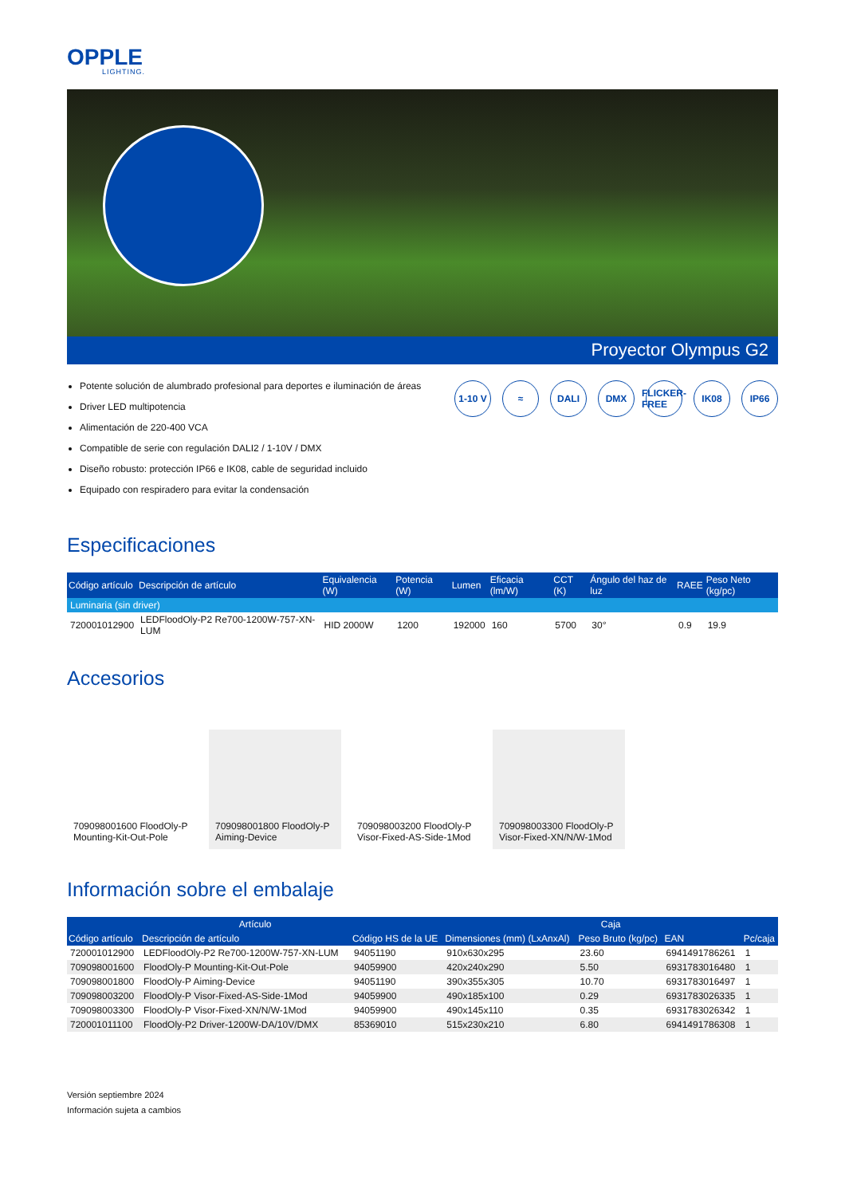OPPLE
LIGHTING.
Proyector Olympus G2
Potente solución de alumbrado profesional para deportes e iluminación de áreas
Driver LED multipotencia
Alimentación de 220-400 VCA
Compatible de serie con regulación DALI2 / 1-10V / DMX
Diseño robusto: protección IP66 e IK08, cable de seguridad incluido
Equipado con respiradero para evitar la condensación
1-10 V ≈ DALI DMX FLICKER-FREE IK08 IP66
Especificaciones
| Código artículo | Descripción de artículo | Equivalencia (W) | Potencia (W) | Lumen | Eficacia (lm/W) | CCT (K) | Ángulo del haz de luz | RAEE | Peso Neto (kg/pc) |
| --- | --- | --- | --- | --- | --- | --- | --- | --- | --- |
| Luminaria (sin driver) | | | | | | | | | |
| 720001012900 | LEDFloodOly-P2 Re700-1200W-757-XN-LUM | HID 2000W | 1200 | 192000 | 160 | 5700 | 30° | 0.9 | 19.9 |
Accesorios
709098001600 FloodOly-P Mounting-Kit-Out-Pole
709098001800 FloodOly-P Aiming-Device
709098003200 FloodOly-P Visor-Fixed-AS-Side-1Mod
709098003300 FloodOly-P Visor-Fixed-XN/N/W-1Mod
Información sobre el embalaje
| Artículo | | | Caja | | | |
| --- | --- | --- | --- | --- | --- | --- |
| Código artículo | Descripción de artículo | Código HS de la UE | Dimensiones (mm) (LxAnxAl) | Peso Bruto (kg/pc) | EAN | Pc/caja |
| 720001012900 | LEDFloodOly-P2 Re700-1200W-757-XN-LUM | 94051190 | 910x630x295 | 23.60 | 6941491786261 | 1 |
| 709098001600 | FloodOly-P Mounting-Kit-Out-Pole | 94059900 | 420x240x290 | 5.50 | 6931783016480 | 1 |
| 709098001800 | FloodOly-P Aiming-Device | 94051190 | 390x355x305 | 10.70 | 6931783016497 | 1 |
| 709098003200 | FloodOly-P Visor-Fixed-AS-Side-1Mod | 94059900 | 490x185x100 | 0.29 | 6931783026335 | 1 |
| 709098003300 | FloodOly-P Visor-Fixed-XN/N/W-1Mod | 94059900 | 490x145x110 | 0.35 | 6931783026342 | 1 |
| 720001011100 | FloodOly-P2 Driver-1200W-DA/10V/DMX | 85369010 | 515x230x210 | 6.80 | 6941491786308 | 1 |
Versión septiembre 2024
Información sujeta a cambios